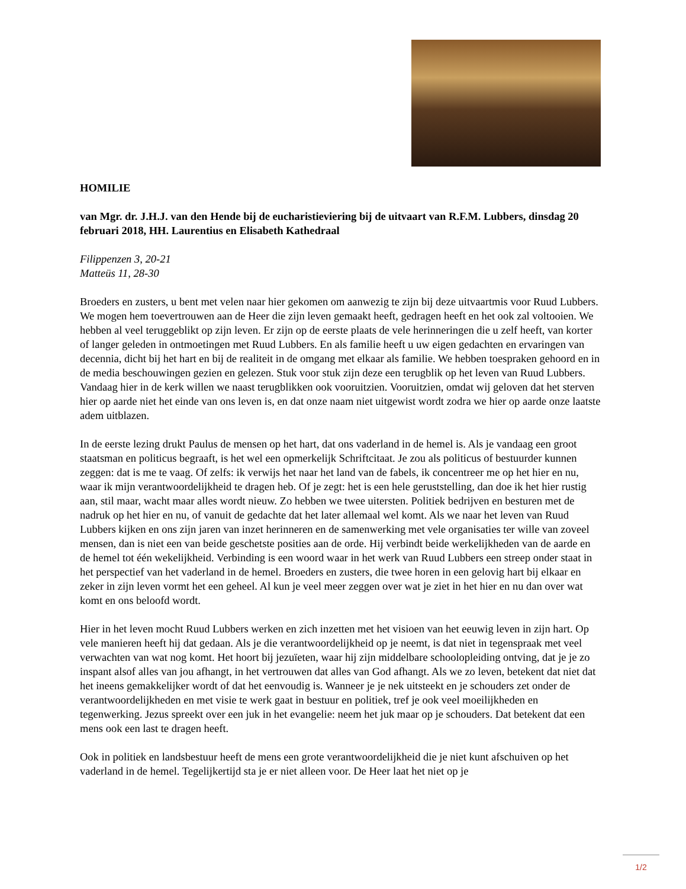HOMILIE
van Mgr. dr. J.H.J. van den Hende bij de eucharistieviering bij de uitvaart van R.F.M. Lubbers, dinsdag 20 februari 2018, HH. Laurentius en Elisabeth Kathedraal
Filippenzen 3, 20-21
Matteüs 11, 28-30
Broeders en zusters, u bent met velen naar hier gekomen om aanwezig te zijn bij deze uitvaartmis voor Ruud Lubbers. We mogen hem toevertrouwen aan de Heer die zijn leven gemaakt heeft, gedragen heeft en het ook zal voltooien. We hebben al veel teruggeblikt op zijn leven. Er zijn op de eerste plaats de vele herinneringen die u zelf heeft, van korter of langer geleden in ontmoetingen met Ruud Lubbers. En als familie heeft u uw eigen gedachten en ervaringen van decennia, dicht bij het hart en bij de realiteit in de omgang met elkaar als familie. We hebben toespraken gehoord en in de media beschouwingen gezien en gelezen. Stuk voor stuk zijn deze een terugblik op het leven van Ruud Lubbers. Vandaag hier in de kerk willen we naast terugblikken ook vooruitzien. Vooruitzien, omdat wij geloven dat het sterven hier op aarde niet het einde van ons leven is, en dat onze naam niet uitgewist wordt zodra we hier op aarde onze laatste adem uitblazen.
In de eerste lezing drukt Paulus de mensen op het hart, dat ons vaderland in de hemel is. Als je vandaag een groot staatsman en politicus begraaft, is het wel een opmerkelijk Schriftcitaat. Je zou als politicus of bestuurder kunnen zeggen: dat is me te vaag. Of zelfs: ik verwijs het naar het land van de fabels, ik concentreer me op het hier en nu, waar ik mijn verantwoordelijkheid te dragen heb. Of je zegt: het is een hele geruststelling, dan doe ik het hier rustig aan, stil maar, wacht maar alles wordt nieuw. Zo hebben we twee uitersten. Politiek bedrijven en besturen met de nadruk op het hier en nu, of vanuit de gedachte dat het later allemaal wel komt. Als we naar het leven van Ruud Lubbers kijken en ons zijn jaren van inzet herinneren en de samenwerking met vele organisaties ter wille van zoveel mensen, dan is niet een van beide geschetste posities aan de orde. Hij verbindt beide werkelijkheden van de aarde en de hemel tot één wekelijkheid. Verbinding is een woord waar in het werk van Ruud Lubbers een streep onder staat in het perspectief van het vaderland in de hemel. Broeders en zusters, die twee horen in een gelovig hart bij elkaar en zeker in zijn leven vormt het een geheel. Al kun je veel meer zeggen over wat je ziet in het hier en nu dan over wat komt en ons beloofd wordt.
Hier in het leven mocht Ruud Lubbers werken en zich inzetten met het visioen van het eeuwig leven in zijn hart. Op vele manieren heeft hij dat gedaan. Als je die verantwoordelijkheid op je neemt, is dat niet in tegenspraak met veel verwachten van wat nog komt. Het hoort bij jezuïeten, waar hij zijn middelbare schoolopleiding ontving, dat je je zo inspant alsof alles van jou afhangt, in het vertrouwen dat alles van God afhangt. Als we zo leven, betekent dat niet dat het ineens gemakkelijker wordt of dat het eenvoudig is. Wanneer je je nek uitsteekt en je schouders zet onder de verantwoordelijkheden en met visie te werk gaat in bestuur en politiek, tref je ook veel moeilijkheden en tegenwerking. Jezus spreekt over een juk in het evangelie: neem het juk maar op je schouders. Dat betekent dat een mens ook een last te dragen heeft.
Ook in politiek en landsbestuur heeft de mens een grote verantwoordelijkheid die je niet kunt afschuiven op het vaderland in de hemel. Tegelijkertijd sta je er niet alleen voor. De Heer laat het niet op je
1/2